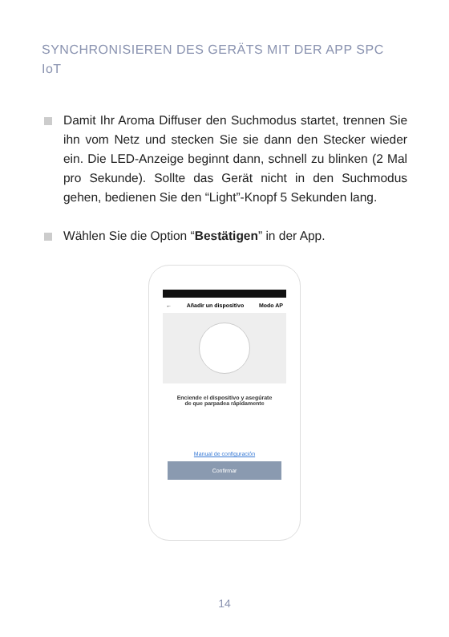SYNCHRONISIEREN DES GERÄTS MIT DER APP SPC IoT
Damit Ihr Aroma Diffuser den Suchmodus startet, trennen Sie ihn vom Netz und stecken Sie sie dann den Stecker wieder ein. Die LED-Anzeige beginnt dann, schnell zu blinken (2 Mal pro Sekunde). Sollte das Gerät nicht in den Suchmodus gehen, bedienen Sie den “Light”-Knopf 5 Sekunden lang.
Wählen Sie die Option “Bestätigen” in der App.
← Añadir un dispositivo Modo AP
Enciende el dispositivo y asegúrate
de que parpadea rápidamente
Manual de configuración
Confirmar
14